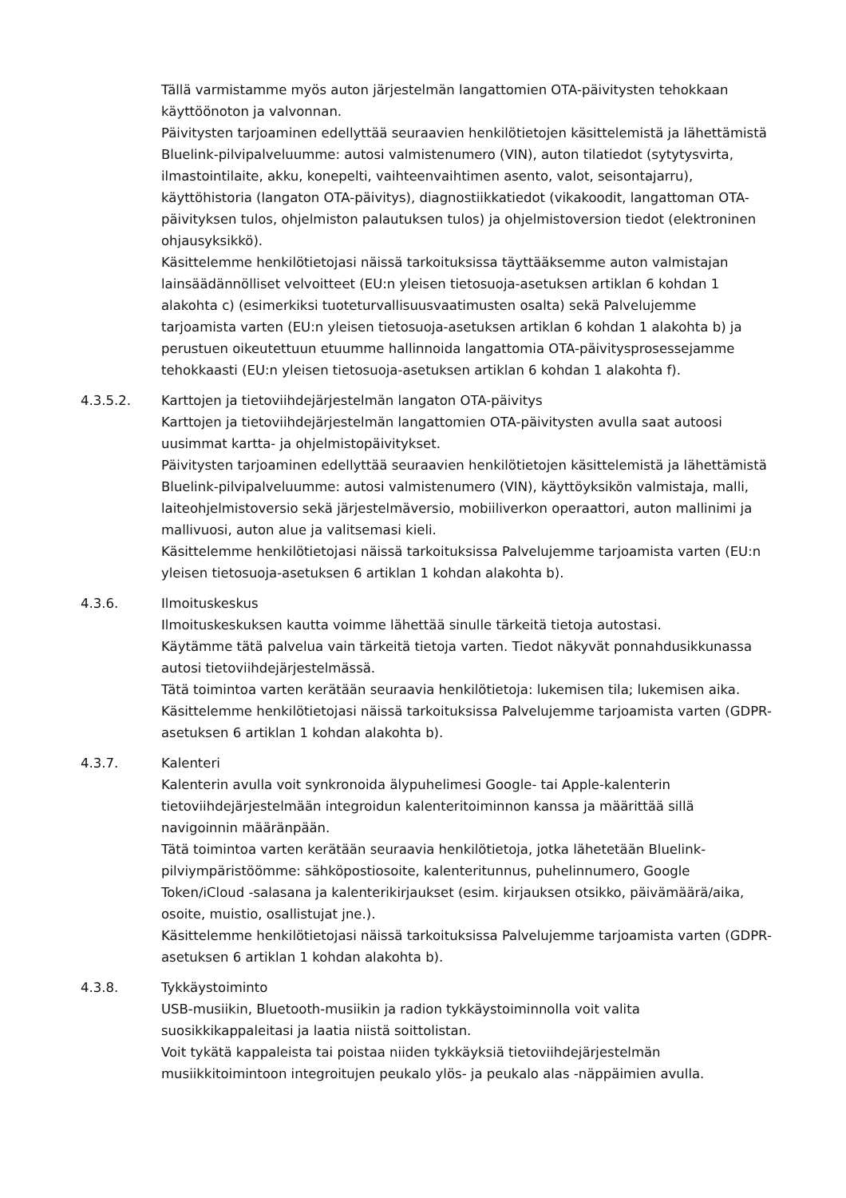Tällä varmistamme myös auton järjestelmän langattomien OTA-päivitysten tehokkaan käyttöönoton ja valvonnan.
Päivitysten tarjoaminen edellyttää seuraavien henkilötietojen käsittelemistä ja lähettämistä Bluelink-pilvipalveluumme: autosi valmistenumero (VIN), auton tilatiedot (sytytysvirta, ilmastointilaite, akku, konepelti, vaihteenvaihtimen asento, valot, seisontajarru), käyttöhistoria (langaton OTA-päivitys), diagnostiikkatiedot (vikakoodit, langattoman OTA-päivityksen tulos, ohjelmiston palautuksen tulos) ja ohjelmistoversion tiedot (elektroninen ohjausyksikkö).
Käsittelemme henkilötietojasi näissä tarkoituksissa täyttääksemme auton valmistajan lainsäädännölliset velvoitteet (EU:n yleisen tietosuoja-asetuksen artiklan 6 kohdan 1 alakohta c) (esimerkiksi tuoteturvallisuusvaatimusten osalta) sekä Palvelujemme tarjoamista varten (EU:n yleisen tietosuoja-asetuksen artiklan 6 kohdan 1 alakohta b) ja perustuen oikeutettuun etuumme hallinnoida langattomia OTA-päivitysprosessejamme tehokkaasti (EU:n yleisen tietosuoja-asetuksen artiklan 6 kohdan 1 alakohta f).
4.3.5.2. Karttojen ja tietoviihdejärjestelmän langaton OTA-päivitys
Karttojen ja tietoviihdejärjestelmän langattomien OTA-päivitysten avulla saat autoosi uusimmat kartta- ja ohjelmistopäivitykset.
Päivitysten tarjoaminen edellyttää seuraavien henkilötietojen käsittelemistä ja lähettämistä Bluelink-pilvipalveluumme: autosi valmistenumero (VIN), käyttöyksikön valmistaja, malli, laiteohjelmistoversio sekä järjestelmäversio, mobiiliverkon operaattori, auton mallinimi ja mallivuosi, auton alue ja valitsemasi kieli.
Käsittelemme henkilötietojasi näissä tarkoituksissa Palvelujemme tarjoamista varten (EU:n yleisen tietosuoja-asetuksen 6 artiklan 1 kohdan alakohta b).
4.3.6. Ilmoituskeskus
Ilmoituskeskuksen kautta voimme lähettää sinulle tärkeitä tietoja autostasi.
Käytämme tätä palvelua vain tärkeitä tietoja varten. Tiedot näkyvät ponnahdusikkunassa autosi tietoviihdejärjestelmässä.
Tätä toimintoa varten kerätään seuraavia henkilötietoja: lukemisen tila; lukemisen aika.
Käsittelemme henkilötietojasi näissä tarkoituksissa Palvelujemme tarjoamista varten (GDPR-asetuksen 6 artiklan 1 kohdan alakohta b).
4.3.7. Kalenteri
Kalenterin avulla voit synkronoida älypuhelimesi Google- tai Apple-kalenterin tietoviihdejärjestelmään integroidun kalenteritoiminnon kanssa ja määrittää sillä navigoinnin määränpään.
Tätä toimintoa varten kerätään seuraavia henkilötietoja, jotka lähetetään Bluelink-pilviympäristöömme: sähköpostiosoite, kalenteritunnus, puhelinnumero, Google Token/iCloud -salasana ja kalenterikirjaukset (esim. kirjauksen otsikko, päivämäärä/aika, osoite, muistio, osallistujat jne.).
Käsittelemme henkilötietojasi näissä tarkoituksissa Palvelujemme tarjoamista varten (GDPR-asetuksen 6 artiklan 1 kohdan alakohta b).
4.3.8. Tykkäystoiminto
USB-musiikin, Bluetooth-musiikin ja radion tykkäystoiminnolla voit valita suosikkikappaleitasi ja laatia niistä soittolistan.
Voit tykätä kappaleista tai poistaa niiden tykkäyksiä tietoviihdejärjestelmän musiikkitoimintoon integroitujen peukalo ylös- ja peukalo alas -näppäimien avulla.